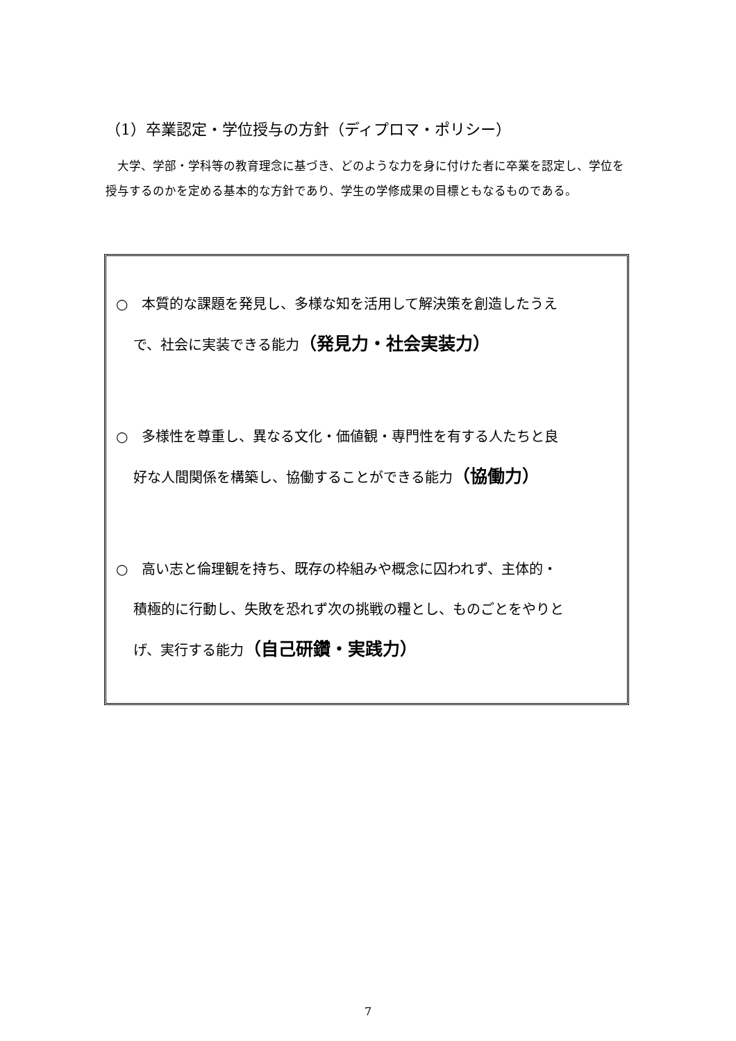（1）卒業認定・学位授与の方針（ディプロマ・ポリシー）
　大学、学部・学科等の教育理念に基づき、どのような力を身に付けた者に卒業を認定し、学位を授与するのかを定める基本的な方針であり、学生の学修成果の目標ともなるものである。
○　本質的な課題を発見し、多様な知を活用して解決策を創造したうえ
で、社会に実装できる能力（発見力・社会実装力）
○　多様性を尊重し、異なる文化・価値観・専門性を有する人たちと良
好な人間関係を構築し、協働することができる能力（協働力）
○　高い志と倫理観を持ち、既存の枠組みや概念に囚われず、主体的・
積極的に行動し、失敗を恐れず次の挑戦の糧とし、ものごとをやりと
げ、実行する能力（自己研鑽・実践力）
7